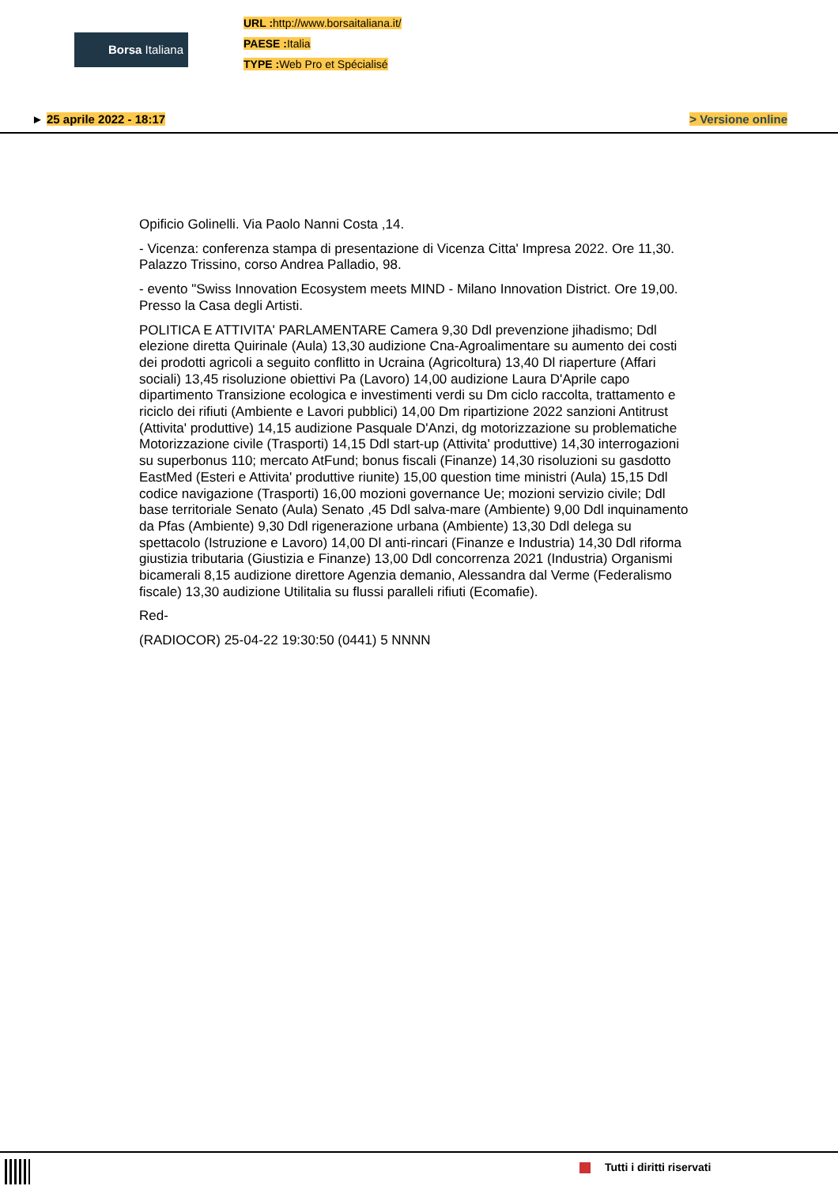Borsa Italiana
URL : http://www.borsaitaliana.it/
PAESE : Italia
TYPE : Web Pro et Spécialisé
► 25 aprile 2022 - 18:17 > Versione online
Opificio Golinelli. Via Paolo Nanni Costa ,14.
- Vicenza: conferenza stampa di presentazione di Vicenza Citta' Impresa 2022. Ore 11,30. Palazzo Trissino, corso Andrea Palladio, 98.
- evento "Swiss Innovation Ecosystem meets MIND - Milano Innovation District. Ore 19,00. Presso la Casa degli Artisti.
POLITICA E ATTIVITA' PARLAMENTARE Camera 9,30 Ddl prevenzione jihadismo; Ddl elezione diretta Quirinale (Aula) 13,30 audizione Cna-Agroalimentare su aumento dei costi dei prodotti agricoli a seguito conflitto in Ucraina (Agricoltura) 13,40 Dl riaperture (Affari sociali) 13,45 risoluzione obiettivi Pa (Lavoro) 14,00 audizione Laura D'Aprile capo dipartimento Transizione ecologica e investimenti verdi su Dm ciclo raccolta, trattamento e riciclo dei rifiuti (Ambiente e Lavori pubblici) 14,00 Dm ripartizione 2022 sanzioni Antitrust (Attivita' produttive) 14,15 audizione Pasquale D'Anzi, dg motorizzazione su problematiche Motorizzazione civile (Trasporti) 14,15 Ddl start-up (Attivita' produttive) 14,30 interrogazioni su superbonus 110; mercato AtFund; bonus fiscali (Finanze) 14,30 risoluzioni su gasdotto EastMed (Esteri e Attivita' produttive riunite) 15,00 question time ministri (Aula) 15,15 Ddl codice navigazione (Trasporti) 16,00 mozioni governance Ue; mozioni servizio civile; Ddl base territoriale Senato (Aula) Senato ,45 Ddl salva-mare (Ambiente) 9,00 Ddl inquinamento da Pfas (Ambiente) 9,30 Ddl rigenerazione urbana (Ambiente) 13,30 Ddl delega su spettacolo (Istruzione e Lavoro) 14,00 Dl anti-rincari (Finanze e Industria) 14,30 Ddl riforma giustizia tributaria (Giustizia e Finanze) 13,00 Ddl concorrenza 2021 (Industria) Organismi bicamerali 8,15 audizione direttore Agenzia demanio, Alessandra dal Verme (Federalismo fiscale) 13,30 audizione Utilitalia su flussi paralleli rifiuti (Ecomafie).
Red-
(RADIOCOR) 25-04-22 19:30:50 (0441) 5 NNNN
Tutti i diritti riservati